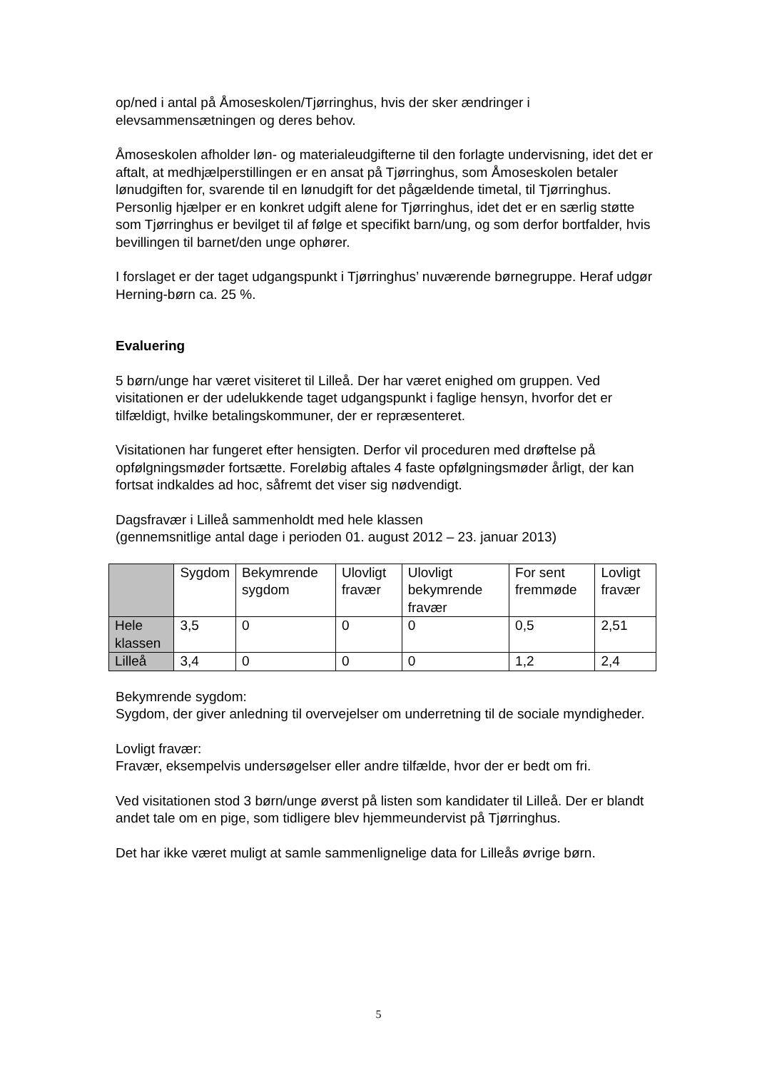op/ned i antal på Åmoseskolen/Tjørringhus, hvis der sker ændringer i elevsammensætningen og deres behov.
Åmoseskolen afholder løn- og materialeudgifterne til den forlagte undervisning, idet det er aftalt, at medhjælperstillingen er en ansat på Tjørringhus, som Åmoseskolen betaler lønudgiften for, svarende til en lønudgift for det pågældende timetal, til Tjørringhus. Personlig hjælper er en konkret udgift alene for Tjørringhus, idet det er en særlig støtte som Tjørringhus er bevilget til af følge et specifikt barn/ung, og som derfor bortfalder, hvis bevillingen til barnet/den unge ophører.
I forslaget er der taget udgangspunkt i Tjørringhus’ nuværende børnegruppe. Heraf udgør Herning-børn ca. 25 %.
Evaluering
5 børn/unge har været visiteret til Lilleå. Der har været enighed om gruppen. Ved visitationen er der udelukkende taget udgangspunkt i faglige hensyn, hvorfor det er tilfældigt, hvilke betalingskommuner, der er repræsenteret.
Visitationen har fungeret efter hensigten. Derfor vil proceduren med drøftelse på opfølgningsmøder fortsætte. Foreløbig aftales 4 faste opfølgningsmøder årligt, der kan fortsat indkaldes ad hoc, såfremt det viser sig nødvendigt.
Dagsfravær i Lilleå sammenholdt med hele klassen
(gennemsnitlige antal dage i perioden 01. august 2012 – 23. januar 2013)
| | Sygdom | Bekymrende sygdom | Ulovligt fravær | Ulovligt bekymrende fravær | For sent fremmøde | Lovligt fravær |
| Hele klassen | 3,5 | 0 | 0 | 0 | 0,5 | 2,51 |
| Lilleå | 3,4 | 0 | 0 | 0 | 1,2 | 2,4 |
Bekymrende sygdom:
Sygdom, der giver anledning til overvejelser om underretning til de sociale myndigheder.
Lovligt fravær:
Fravær, eksempelvis undersøgelser eller andre tilfælde, hvor der er bedt om fri.
Ved visitationen stod 3 børn/unge øverst på listen som kandidater til Lilleå. Der er blandt andet tale om en pige, som tidligere blev hjemmeundervist på Tjørringhus.
Det har ikke været muligt at samle sammenlignelige data for Lilleås øvrige børn.
5